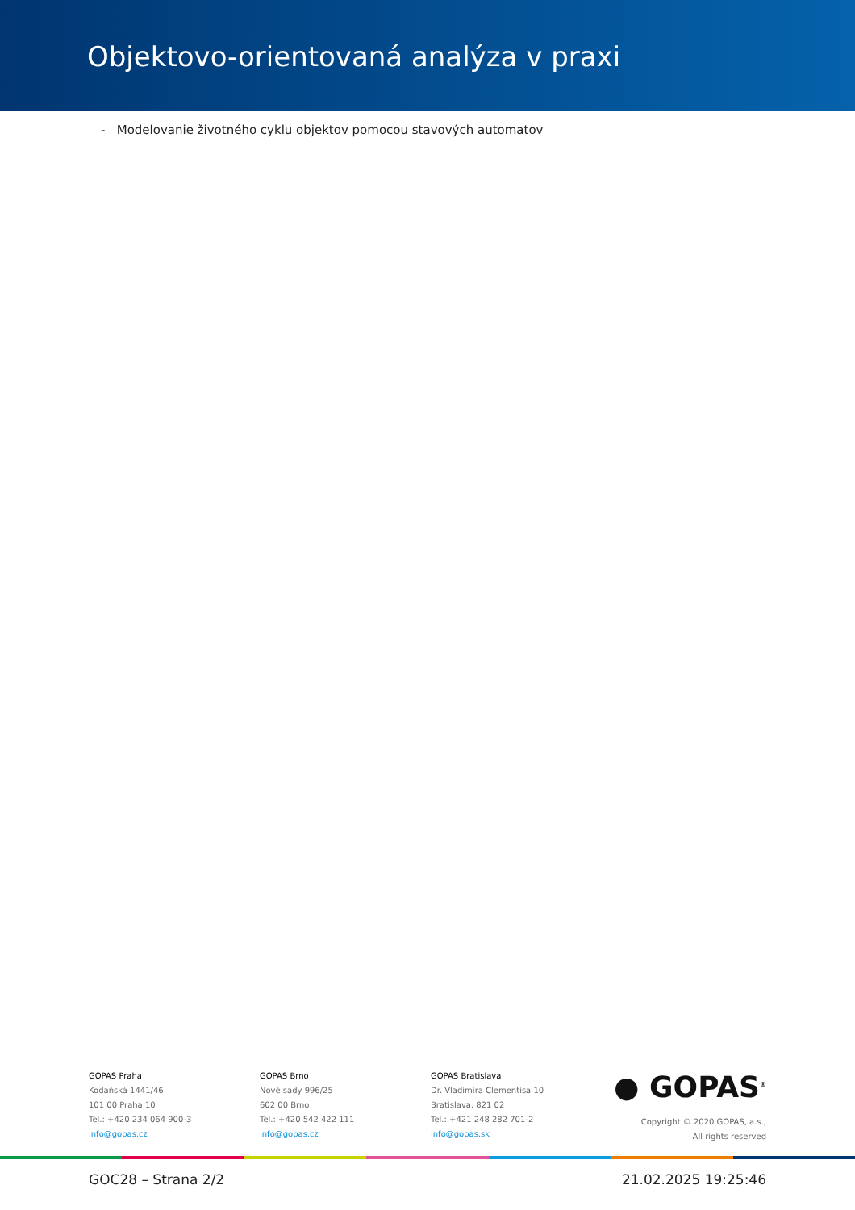Objektovo-orientovaná analýza v praxi
- Modelovanie životného cyklu objektov pomocou stavových automatov
GOPAS Praha
Kodaňská 1441/46
101 00 Praha 10
Tel.: +420 234 064 900-3
info@gopas.cz
GOPAS Brno
Nové sady 996/25
602 00 Brno
Tel.: +420 542 422 111
info@gopas.cz
GOPAS Bratislava
Dr. Vladimíra Clementisa 10
Bratislava, 821 02
Tel.: +421 248 282 701-2
info@gopas.sk
● GOPAS<sup>®</sup>
Copyright © 2020 GOPAS, a.s.,
All rights reserved
GOC28 – Strana 2/2 21.02.2025 19:25:46